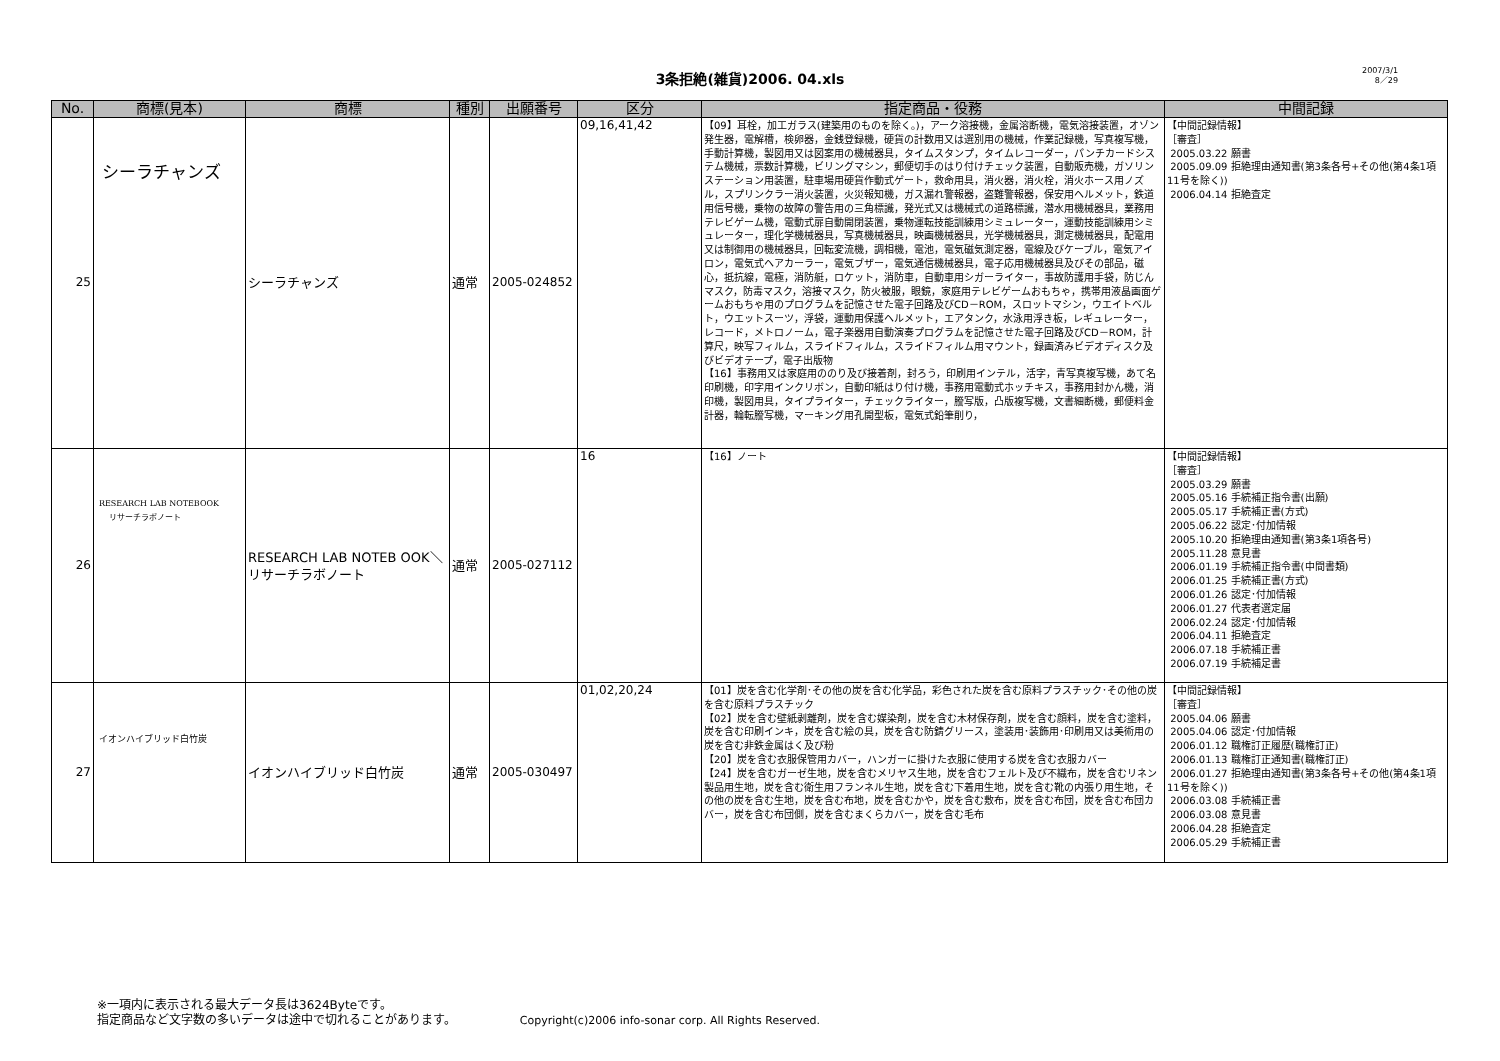3条拒絶(雑貨)2006. 04.xls
2007/3/1
8／29
| No. | 商標(見本) | 商標 | 種別 | 出願番号 | 区分 | 指定商品・役務 | 中間記録 |
| --- | --- | --- | --- | --- | --- | --- | --- |
| 25 | シーラチャンズ | シーラチャンズ | 通常 | 2005-024852 | 09,16,41,42 | 【09】耳栓，加工ガラス(建築用のものを除く。)，アーク溶接機，金属溶断機，電気溶接装置，オゾン発生器，電解槽，検卵器，金銭登録機，硬貨の計数用又は選別用の機械，作業記録機，写真複写機，手動計算機，製図用又は図案用の機械器具，タイムスタンプ，タイムレコーダー，パンチカードシステム機械，票数計算機，ビリングマシン，郵便切手のはり付けチェック装置，自動販売機，ガソリンステーション用装置，駐車場用硬貨作動式ゲート，救命用具，消火器，消火栓，消火ホース用ノズル，スプリンクラー消火装置，火災報知機，ガス漏れ警報器，盗難警報器，保安用ヘルメット，鉄道用信号機，乗物の故障の警告用の三角標識，発光式又は機械式の道路標識，潜水用機械器具，業務用テレビゲーム機，電動式扉自動開閉装置，乗物運転技能訓練用シミュレーター，運動技能訓練用シミュレーター，理化学機械器具，写真機械器具，映画機械器具，光学機械器具，測定機械器具，配電用又は制御用の機械器具，回転変流機，調相機，電池，電気磁気測定器，電線及びケーブル，電気アイロン，電気式ヘアカーラー，電気ブザー，電気通信機械器具，電子応用機械器具及びその部品，磁心，抵抗線，電極，消防艇，ロケット，消防車，自動車用シガーライター，事故防護用手袋，防じんマスク，防毒マスク，溶接マスク，防火被服，眼鏡，家庭用テレビゲームおもちゃ，携帯用液晶画面ゲームおもちゃ用のプログラムを記憶させた電子回路及びCD－ROM，スロットマシン，ウエイトベルト，ウエットスーツ，浮袋，運動用保護ヘルメット，エアタンク，水泳用浮き板，レギュレーター，レコード，メトロノーム，電子楽器用自動演奏プログラムを記憶させた電子回路及びCD－ROM，計算尺，映写フィルム，スライドフィルム，スライドフィルム用マウント，録画済みビデオディスク及びビデオテープ，電子出版物 【16】事務用又は家庭用ののり及び接着剤，封ろう，印刷用インテル，活字，青写真複写機，あて名印刷機，印字用インクリボン，自動印紙はり付け機，事務用電動式ホッチキス，事務用封かん機，消印機，製図用具，タイプライター，チェックライター，謄写版，凸版複写機，文書細断機，郵便料金計器，輪転謄写機，マーキング用孔開型板，電気式鉛筆削り， | 【中間記録情報】 ［審査］ 2005.03.22 願書 2005.09.09 拒絶理由通知書(第3条各号+その他(第4条1項11号を除く)) 2006.04.14 拒絶査定 |
| 26 | RESEARCH LAB NOTEBOOK リサーチラボノート | RESEARCH LAB NOTEB OOK＼リサーチラボノート | 通常 | 2005-027112 | 16 | 【16】ノート | 【中間記録情報】 ［審査］ 2005.03.29 願書 2005.05.16 手続補正指令書(出願) 2005.05.17 手続補正書(方式) 2005.06.22 認定･付加情報 2005.10.20 拒絶理由通知書(第3条1項各号) 2005.11.28 意見書 2006.01.19 手続補正指令書(中間書類) 2006.01.25 手続補正書(方式) 2006.01.26 認定･付加情報 2006.01.27 代表者選定届 2006.02.24 認定･付加情報 2006.04.11 拒絶査定 2006.07.18 手続補正書 2006.07.19 手続補足書 |
| 27 | イオンハイブリッド白竹炭 | イオンハイブリッド白竹炭 | 通常 | 2005-030497 | 01,02,20,24 | 【01】炭を含む化学剤･その他の炭を含む化学品，彩色された炭を含む原料プラスチック･その他の炭を含む原料プラスチック 【02】炭を含む壁紙剥離剤，炭を含む媒染剤，炭を含む木材保存剤，炭を含む顔料，炭を含む塗料，炭を含む印刷インキ，炭を含む絵の具，炭を含む防錆グリース，塗装用･装飾用･印刷用又は美術用の炭を含む非鉄金属はく及び粉 【20】炭を含む衣服保管用カバー，ハンガーに掛けた衣服に使用する炭を含む衣服カバー 【24】炭を含むガーゼ生地，炭を含むメリヤス生地，炭を含むフェルト及び不織布，炭を含むリネン製品用生地，炭を含む衛生用フランネル生地，炭を含む下着用生地，炭を含む靴の内張り用生地，その他の炭を含む生地，炭を含む布地，炭を含むかや，炭を含む敷布，炭を含む布団，炭を含む布団カバー，炭を含む布団側，炭を含むまくらカバー，炭を含む毛布 | 【中間記録情報】 ［審査］ 2005.04.06 願書 2005.04.06 認定･付加情報 2006.01.12 職権訂正履歴(職権訂正) 2006.01.13 職権訂正通知書(職権訂正) 2006.01.27 拒絶理由通知書(第3条各号+その他(第4条1項11号を除く)) 2006.03.08 手続補正書 2006.03.08 意見書 2006.04.28 拒絶査定 2006.05.29 手続補正書 |
※一項内に表示される最大データ長は3624Byteです。
指定商品など文字数の多いデータは途中で切れることがあります。 Copyright(c)2006 info-sonar corp. All Rights Reserved.